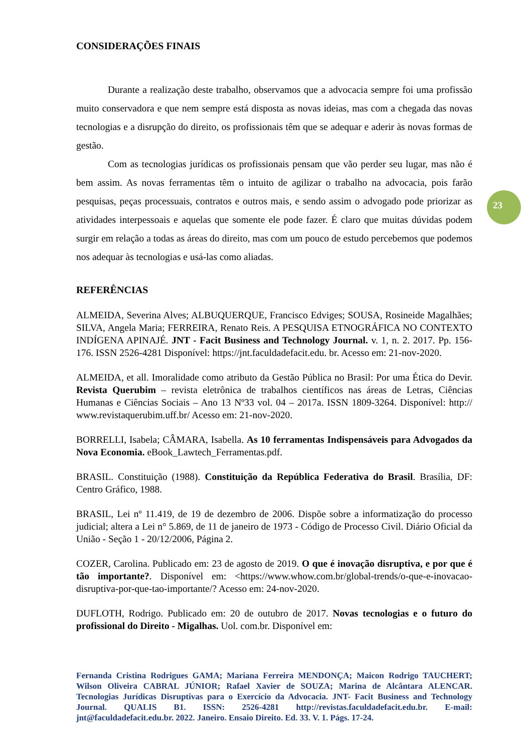CONSIDERAÇÕES FINAIS
Durante a realização deste trabalho, observamos que a advocacia sempre foi uma profissão muito conservadora e que nem sempre está disposta as novas ideias, mas com a chegada das novas tecnologias e a disrupção do direito, os profissionais têm que se adequar e aderir às novas formas de gestão.
Com as tecnologias jurídicas os profissionais pensam que vão perder seu lugar, mas não é bem assim. As novas ferramentas têm o intuito de agilizar o trabalho na advocacia, pois farão pesquisas, peças processuais, contratos e outros mais, e sendo assim o advogado pode priorizar as atividades interpessoais e aquelas que somente ele pode fazer. É claro que muitas dúvidas podem surgir em relação a todas as áreas do direito, mas com um pouco de estudo percebemos que podemos nos adequar às tecnologias e usá-las como aliadas.
REFERÊNCIAS
ALMEIDA, Severina Alves; ALBUQUERQUE, Francisco Edviges; SOUSA, Rosineide Magalhães; SILVA, Angela Maria; FERREIRA, Renato Reis. A PESQUISA ETNOGRÁFICA NO CONTEXTO INDÍGENA APINAJÉ. JNT - Facit Business and Technology Journal. v. 1, n. 2. 2017. Pp. 156-176. ISSN 2526-4281 Disponível: https://jnt.faculdadefacit.edu. br. Acesso em: 21-nov-2020.
ALMEIDA, et all. Imoralidade como atributo da Gestão Pública no Brasil: Por uma Ética do Devir. Revista Querubim – revista eletrônica de trabalhos científicos nas áreas de Letras, Ciências Humanas e Ciências Sociais – Ano 13 Nº33 vol. 04 – 2017a. ISSN 1809-3264. Disponível: http:// www.revistaquerubim.uff.br/ Acesso em: 21-nov-2020.
BORRELLI, Isabela; CÂMARA, Isabella. As 10 ferramentas Indispensáveis para Advogados da Nova Economia. eBook_Lawtech_Ferramentas.pdf.
BRASIL. Constituição (1988). Constituição da República Federativa do Brasil. Brasília, DF: Centro Gráfico, 1988.
BRASIL, Lei nº 11.419, de 19 de dezembro de 2006. Dispõe sobre a informatização do processo judicial; altera a Lei n° 5.869, de 11 de janeiro de 1973 - Código de Processo Civil. Diário Oficial da União - Seção 1 - 20/12/2006, Página 2.
COZER, Carolina. Publicado em: 23 de agosto de 2019. O que é inovação disruptiva, e por que é tão importante?. Disponível em: <https://www.whow.com.br/global-trends/o-que-e-inovacao-disruptiva-por-que-tao-importante/? Acesso em: 24-nov-2020.
DUFLOTH, Rodrigo. Publicado em: 20 de outubro de 2017. Novas tecnologias e o futuro do profissional do Direito - Migalhas. Uol. com.br. Disponível em:
23
Fernanda Cristina Rodrigues GAMA; Mariana Ferreira MENDONÇA; Maicon Rodrigo TAUCHERT; Wilson Oliveira CABRAL JÚNIOR; Rafael Xavier de SOUZA; Marina de Alcântara ALENCAR. Tecnologias Jurídicas Disruptivas para o Exercício da Advocacia. JNT- Facit Business and Technology Journal. QUALIS B1. ISSN: 2526-4281 http://revistas.faculdadefacit.edu.br. E-mail: jnt@faculdadefacit.edu.br. 2022. Janeiro. Ensaio Direito. Ed. 33. V. 1. Págs. 17-24.